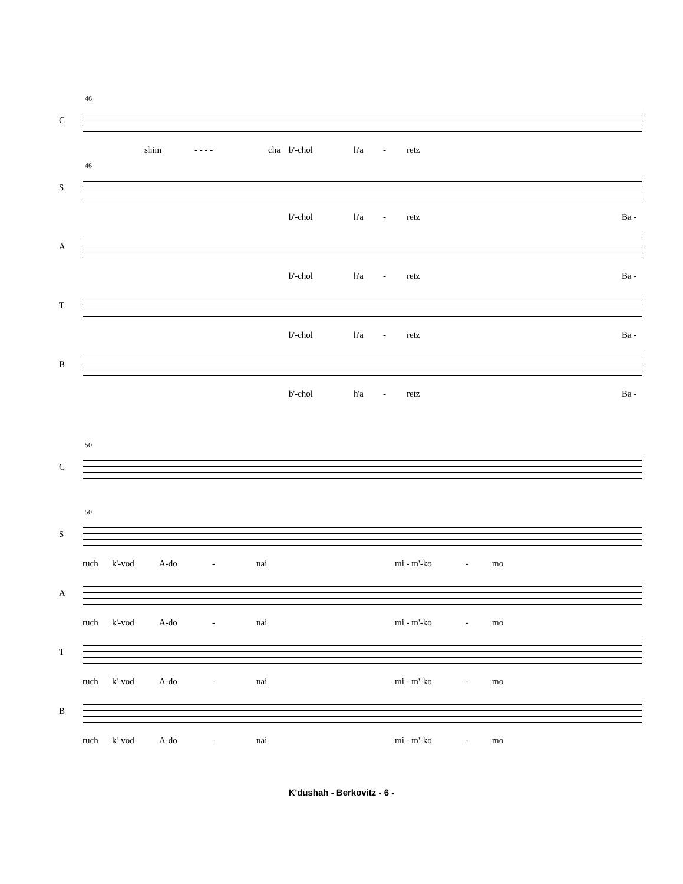46
C
shim - - - - cha b'-chol h'a - retz
46
S
b'-chol h'a - retz Ba -
A
b'-chol h'a - retz Ba -
T
b'-chol h'a - retz Ba -
B
b'-chol h'a - retz Ba -
50
C
50
S
ruch k'-vod A-do - nai mi - m'-ko - mo
A
ruch k'-vod A-do - nai mi - m'-ko - mo
T
ruch k'-vod A-do - nai mi - m'-ko - mo
B
ruch k'-vod A-do - nai mi - m'-ko - mo
K'dushah - Berkovitz - 6 -